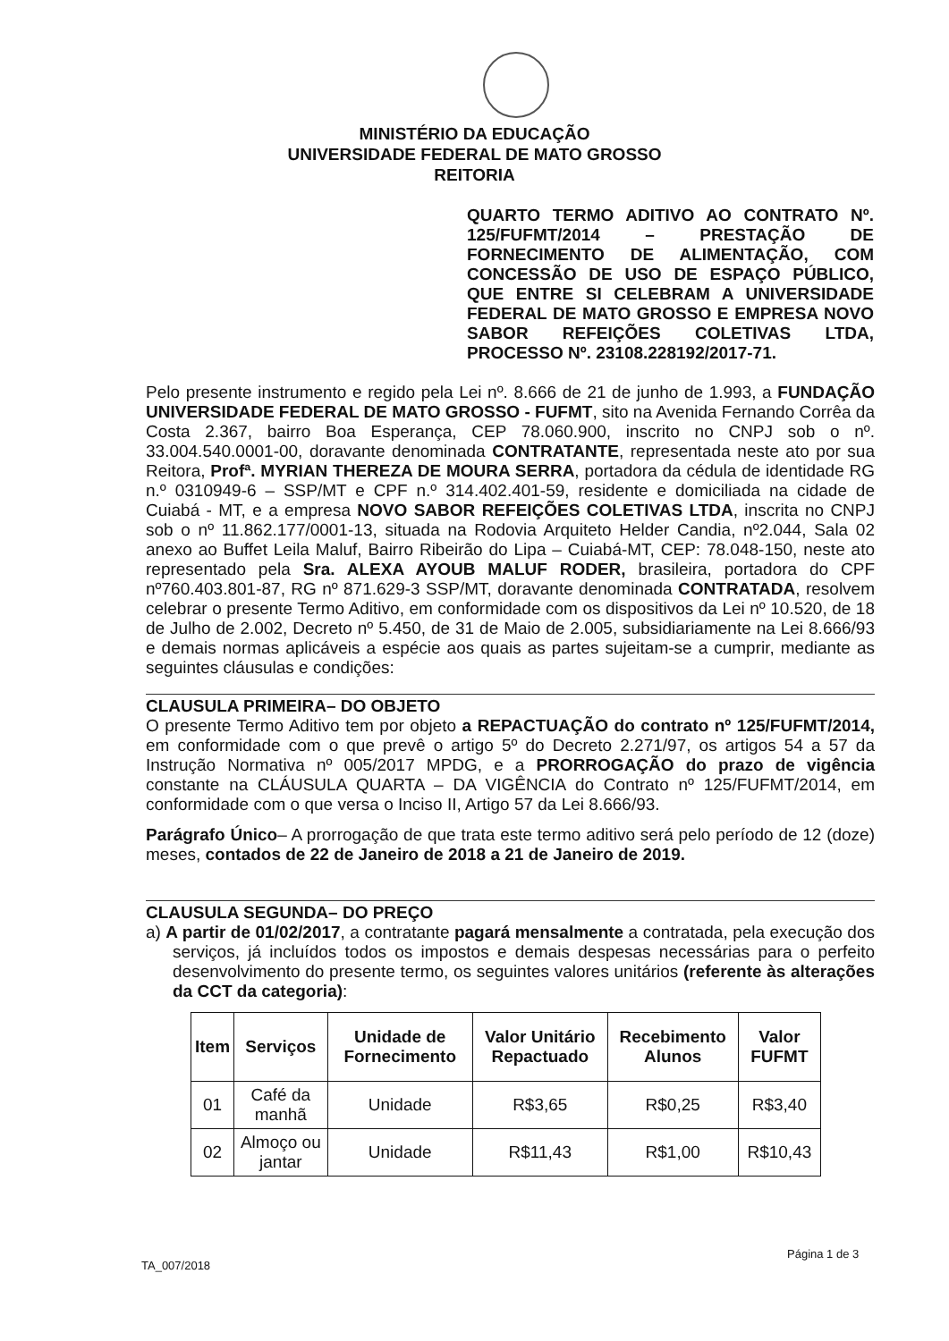MINISTÉRIO DA EDUCAÇÃO
UNIVERSIDADE FEDERAL DE MATO GROSSO
REITORIA
QUARTO TERMO ADITIVO AO CONTRATO Nº. 125/FUFMT/2014 – PRESTAÇÃO DE FORNECIMENTO DE ALIMENTAÇÃO, COM CONCESSÃO DE USO DE ESPAÇO PÚBLICO, QUE ENTRE SI CELEBRAM A UNIVERSIDADE FEDERAL DE MATO GROSSO E EMPRESA NOVO SABOR REFEIÇÕES COLETIVAS LTDA, PROCESSO Nº. 23108.228192/2017-71.
Pelo presente instrumento e regido pela Lei nº. 8.666 de 21 de junho de 1.993, a FUNDAÇÃO UNIVERSIDADE FEDERAL DE MATO GROSSO - FUFMT, sito na Avenida Fernando Corrêa da Costa 2.367, bairro Boa Esperança, CEP 78.060.900, inscrito no CNPJ sob o nº. 33.004.540.0001-00, doravante denominada CONTRATANTE, representada neste ato por sua Reitora, Profª. MYRIAN THEREZA DE MOURA SERRA, portadora da cédula de identidade RG n.º 0310949-6 – SSP/MT e CPF n.º 314.402.401-59, residente e domiciliada na cidade de Cuiabá - MT, e a empresa NOVO SABOR REFEIÇÕES COLETIVAS LTDA, inscrita no CNPJ sob o nº 11.862.177/0001-13, situada na Rodovia Arquiteto Helder Candia, nº2.044, Sala 02 anexo ao Buffet Leila Maluf, Bairro Ribeirão do Lipa – Cuiabá-MT, CEP: 78.048-150, neste ato representado pela Sra. ALEXA AYOUB MALUF RODER, brasileira, portadora do CPF nº760.403.801-87, RG nº 871.629-3 SSP/MT, doravante denominada CONTRATADA, resolvem celebrar o presente Termo Aditivo, em conformidade com os dispositivos da Lei nº 10.520, de 18 de Julho de 2.002, Decreto nº 5.450, de 31 de Maio de 2.005, subsidiariamente na Lei 8.666/93 e demais normas aplicáveis a espécie aos quais as partes sujeitam-se a cumprir, mediante as seguintes cláusulas e condições:
CLAUSULA PRIMEIRA– DO OBJETO
O presente Termo Aditivo tem por objeto a REPACTUAÇÃO do contrato nº 125/FUFMT/2014, em conformidade com o que prevê o artigo 5º do Decreto 2.271/97, os artigos 54 a 57 da Instrução Normativa nº 005/2017 MPDG, e a PRORROGAÇÃO do prazo de vigência constante na CLÁUSULA QUARTA – DA VIGÊNCIA do Contrato nº 125/FUFMT/2014, em conformidade com o que versa o Inciso II, Artigo 57 da Lei 8.666/93.
Parágrafo Único– A prorrogação de que trata este termo aditivo será pelo período de 12 (doze) meses, contados de 22 de Janeiro de 2018 a 21 de Janeiro de 2019.
CLAUSULA SEGUNDA– DO PREÇO
a) A partir de 01/02/2017, a contratante pagará mensalmente a contratada, pela execução dos serviços, já incluídos todos os impostos e demais despesas necessárias para o perfeito desenvolvimento do presente termo, os seguintes valores unitários (referente às alterações da CCT da categoria):
| Item | Serviços | Unidade de Fornecimento | Valor Unitário Repactuado | Recebimento Alunos | Valor FUFMT |
| --- | --- | --- | --- | --- | --- |
| 01 | Café da manhã | Unidade | R$3,65 | R$0,25 | R$3,40 |
| 02 | Almoço ou jantar | Unidade | R$11,43 | R$1,00 | R$10,43 |
TA_007/2018
Página 1 de 3